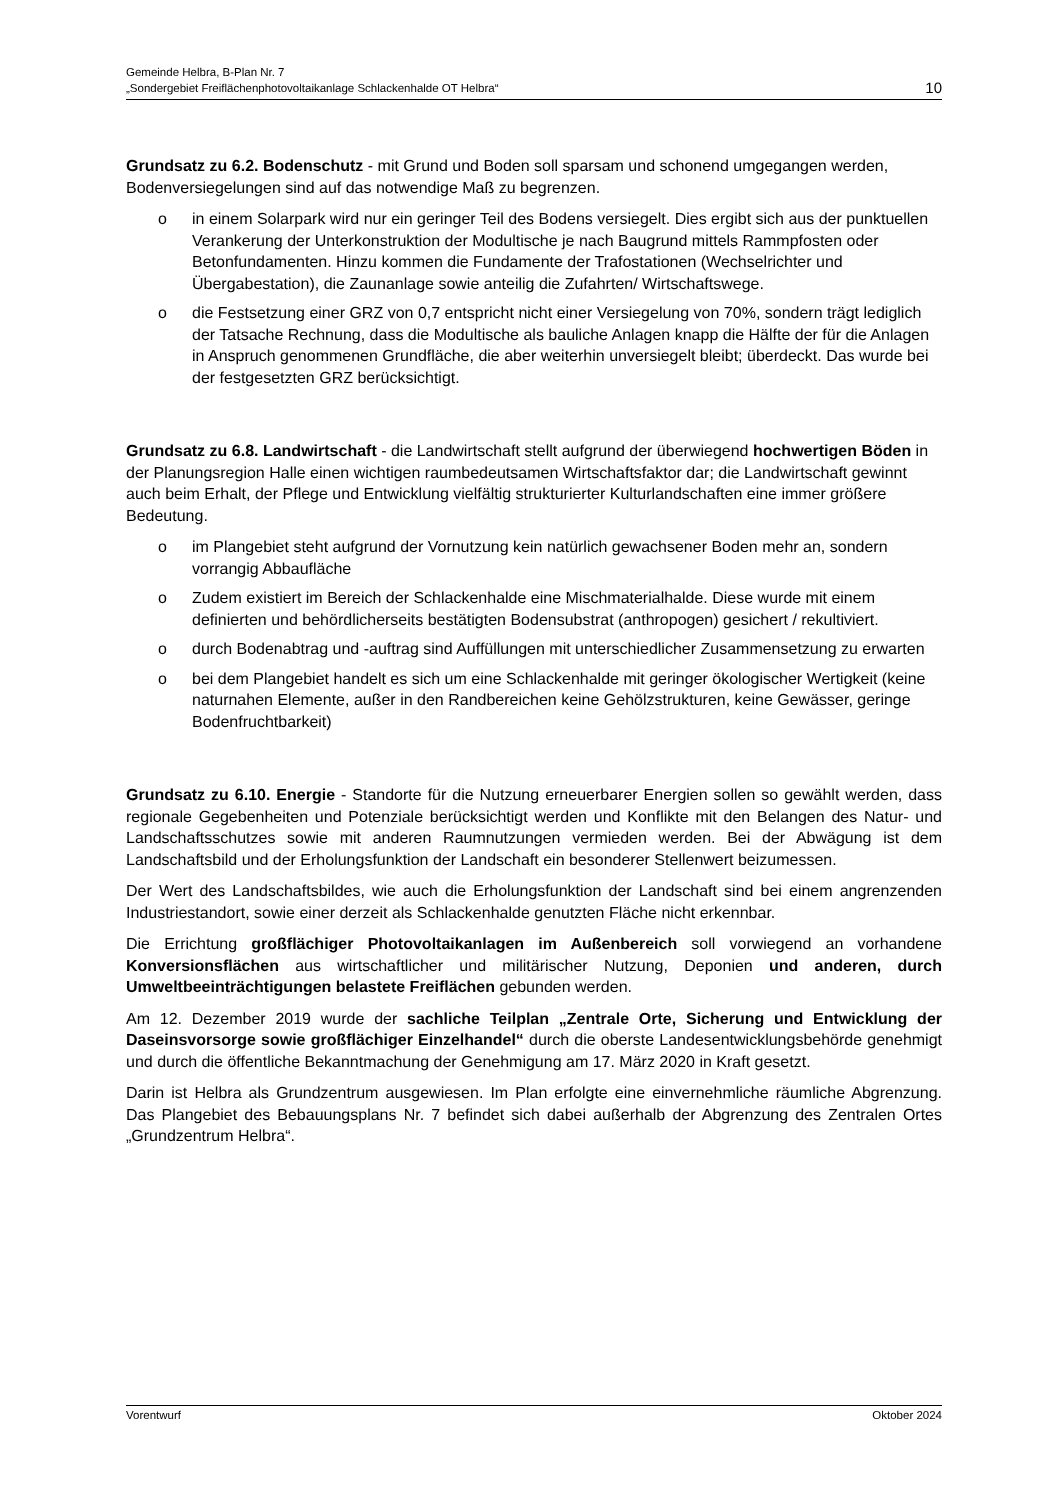Gemeinde Helbra, B-Plan Nr. 7
„Sondergebiet Freiflächenphotovoltaikanlage Schlackenhalde OT Helbra“
10
Grundsatz zu 6.2. Bodenschutz - mit Grund und Boden soll sparsam und schonend umgegangen werden, Bodenversiegelungen sind auf das notwendige Maß zu begrenzen.
o in einem Solarpark wird nur ein geringer Teil des Bodens versiegelt. Dies ergibt sich aus der punktuellen Verankerung der Unterkonstruktion der Modultische je nach Baugrund mittels Rammpfosten oder Betonfundamenten. Hinzu kommen die Fundamente der Trafostationen (Wechselrichter und Übergabestation), die Zaunanlage sowie anteilig die Zufahrten/ Wirtschaftswege.
o die Festsetzung einer GRZ von 0,7 entspricht nicht einer Versiegelung von 70%, sondern trägt lediglich der Tatsache Rechnung, dass die Modultische als bauliche Anlagen knapp die Hälfte der für die Anlagen in Anspruch genommenen Grundfläche, die aber weiterhin unversiegelt bleibt; überdeckt. Das wurde bei der festgesetzten GRZ berücksichtigt.
Grundsatz zu 6.8. Landwirtschaft - die Landwirtschaft stellt aufgrund der überwiegend hochwertigen Böden in der Planungsregion Halle einen wichtigen raumbedeutsamen Wirtschaftsfaktor dar; die Landwirtschaft gewinnt auch beim Erhalt, der Pflege und Entwicklung vielfältig strukturierter Kulturlandschaften eine immer größere Bedeutung.
o im Plangebiet steht aufgrund der Vornutzung kein natürlich gewachsener Boden mehr an, sondern vorrangig Abbaufläche
o Zudem existiert im Bereich der Schlackenhalde eine Mischmaterialhalde. Diese wurde mit einem definierten und behördlicherseits bestätigten Bodensubstrat (anthropogen) gesichert / rekultiviert.
o durch Bodenabtrag und -auftrag sind Auffüllungen mit unterschiedlicher Zusammensetzung zu erwarten
o bei dem Plangebiet handelt es sich um eine Schlackenhalde mit geringer ökologischer Wertigkeit (keine naturnahen Elemente, außer in den Randbereichen keine Gehölzstrukturen, keine Gewässer, geringe Bodenfruchtbarkeit)
Grundsatz zu 6.10. Energie - Standorte für die Nutzung erneuerbarer Energien sollen so gewählt werden, dass regionale Gegebenheiten und Potenziale berücksichtigt werden und Konflikte mit den Belangen des Natur- und Landschaftsschutzes sowie mit anderen Raumnutzungen vermieden werden. Bei der Abwägung ist dem Landschaftsbild und der Erholungsfunktion der Landschaft ein besonderer Stellenwert beizumessen.
Der Wert des Landschaftsbildes, wie auch die Erholungsfunktion der Landschaft sind bei einem angrenzenden Industriestandort, sowie einer derzeit als Schlackenhalde genutzten Fläche nicht erkennbar.
Die Errichtung großflächiger Photovoltaikanlagen im Außenbereich soll vorwiegend an vorhandene Konversionsflächen aus wirtschaftlicher und militärischer Nutzung, Deponien und anderen, durch Umweltbeeinträchtigungen belastete Freiflächen gebunden werden.
Am 12. Dezember 2019 wurde der sachliche Teilplan „Zentrale Orte, Sicherung und Entwicklung der Daseinsvorsorge sowie großflächiger Einzelhandel“ durch die oberste Landesentwicklungsbehörde genehmigt und durch die öffentliche Bekanntmachung der Genehmigung am 17. März 2020 in Kraft gesetzt.
Darin ist Helbra als Grundzentrum ausgewiesen. Im Plan erfolgte eine einvernehmliche räumliche Abgrenzung. Das Plangebiet des Bebauungsplans Nr. 7 befindet sich dabei außerhalb der Abgrenzung des Zentralen Ortes „Grundzentrum Helbra“.
Vorentwurf Oktober 2024